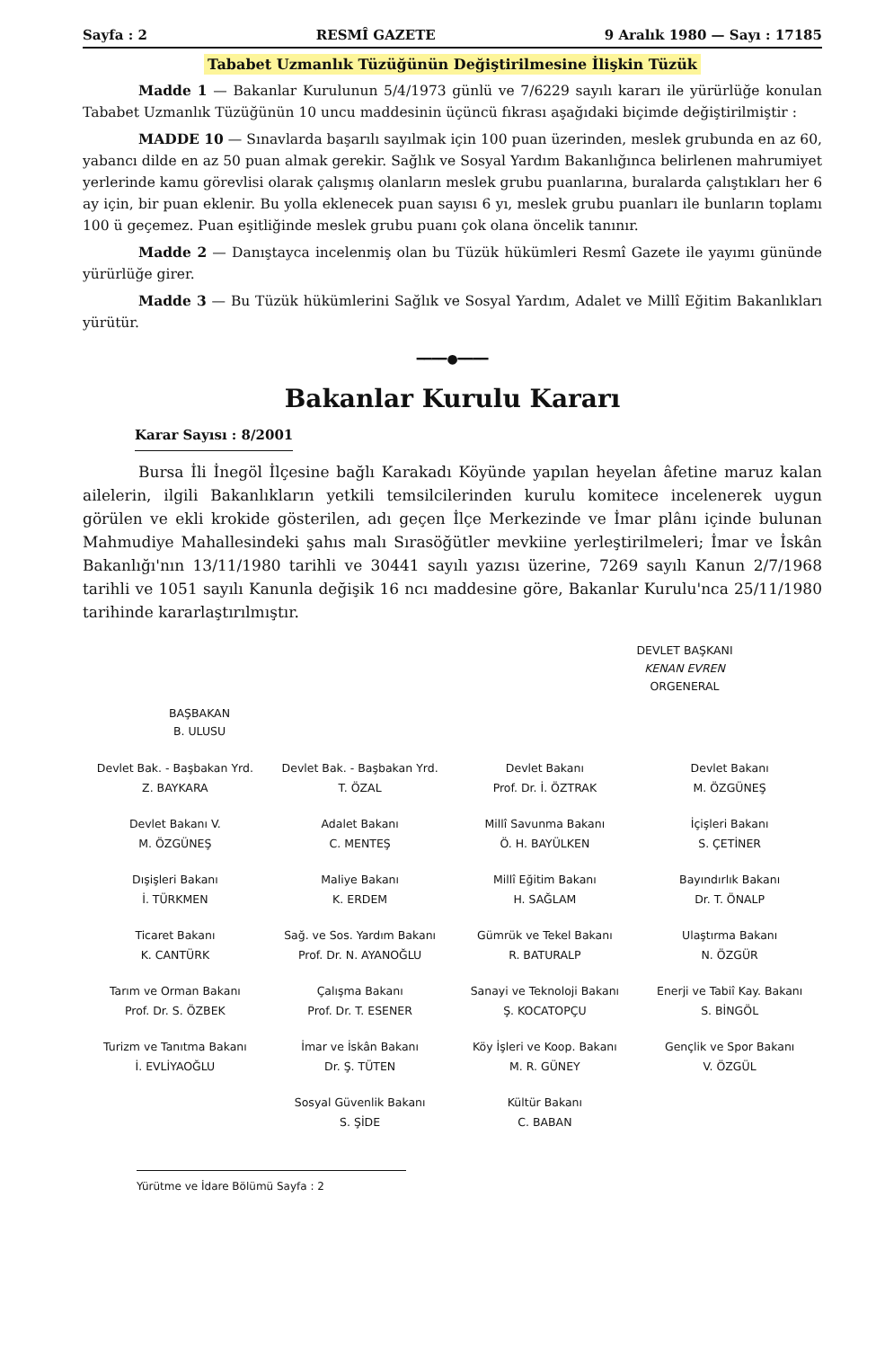Sayfa : 2 RESMÎ GAZETE 9 Aralık 1980 — Sayı : 17185
Tababet Uzmanlık Tüzüğünün Değiştirilmesine İlişkin Tüzük
Madde 1 — Bakanlar Kurulunun 5/4/1973 günlü ve 7/6229 sayılı kararı ile yürürlüğe konulan Tababet Uzmanlık Tüzüğünün 10 uncu maddesinin üçüncü fıkrası aşağıdaki biçimde değiştirilmiştir :
MADDE 10 — Sınavlarda başarılı sayılmak için 100 puan üzerinden, meslek grubunda en az 60, yabancı dilde en az 50 puan almak gerekir. Sağlık ve Sosyal Yardım Bakanlığınca belirlenen mahrumiyet yerlerinde kamu görevlisi olarak çalışmış olanların meslek grubu puanlarına, buralarda çalıştıkları her 6 ay için, bir puan eklenir. Bu yolla eklenecek puan sayısı 6 yı, meslek grubu puanları ile bunların toplamı 100 ü geçemez. Puan eşitliğinde meslek grubu puanı çok olana öncelik tanınır.
Madde 2 — Danıştayca incelenmiş olan bu Tüzük hükümleri Resmî Gazete ile yayımı gününde yürürlüğe girer.
Madde 3 — Bu Tüzük hükümlerini Sağlık ve Sosyal Yardım, Adalet ve Millî Eğitim Bakanlıkları yürütür.
━━━━●━━━━
Bakanlar Kurulu Kararı
Karar Sayısı : 8/2001
Bursa İli İnegöl İlçesine bağlı Karakadı Köyünde yapılan heyelan âfetine maruz kalan ailelerin, ilgili Bakanlıkların yetkili temsilcilerinden kurulu komitece incelenerek uygun görülen ve ekli krokide gösterilen, adı geçen İlçe Merkezinde ve İmar plânı içinde bulunan Mahmudiye Mahallesindeki şahıs malı Sırasöğütler mevkiine yerleştirilmeleri; İmar ve İskân Bakanlığı'nın 13/11/1980 tarihli ve 30441 sayılı yazısı üzerine, 7269 sayılı Kanun 2/7/1968 tarihli ve 1051 sayılı Kanunla değişik 16 ncı maddesine göre, Bakanlar Kurulu'nca 25/11/1980 tarihinde kararlaştırılmıştır.
DEVLET BAŞKANI
KENAN EVREN
ORGENERAL
BAŞBAKAN
B. ULUSU
| Devlet Bak. - Başbakan Yrd. Z. BAYKARA | Devlet Bak. - Başbakan Yrd. T. ÖZAL | Devlet Bakanı Prof. Dr. İ. ÖZTRAK | Devlet Bakanı M. ÖZGÜNEŞ |
| Devlet Bakanı V. M. ÖZGÜNEŞ | Adalet Bakanı C. MENTEŞ | Millî Savunma Bakanı Ö. H. BAYÜLKEN | İçişleri Bakanı S. ÇETİNER |
| Dışişleri Bakanı İ. TÜRKMEN | Maliye Bakanı K. ERDEM | Millî Eğitim Bakanı H. SAĞLAM | Bayındırlık Bakanı Dr. T. ÖNALP |
| Ticaret Bakanı K. CANTÜRK | Sağ. ve Sos. Yardım Bakanı Prof. Dr. N. AYANOĞLU | Gümrük ve Tekel Bakanı R. BATURALP | Ulaştırma Bakanı N. ÖZGÜR |
| Tarım ve Orman Bakanı Prof. Dr. S. ÖZBEK | Çalışma Bakanı Prof. Dr. T. ESENER | Sanayi ve Teknoloji Bakanı Ş. KOCATOPÇU | Enerji ve Tabiî Kay. Bakanı S. BİNGÖL |
| Turizm ve Tanıtma Bakanı İ. EVLİYAOĞLU | İmar ve İskân Bakanı Dr. Ş. TÜTEN | Köy İşleri ve Koop. Bakanı M. R. GÜNEY | Gençlik ve Spor Bakanı V. ÖZGÜL |
| | Sosyal Güvenlik Bakanı S. ŞİDE | Kültür Bakanı C. BABAN | |
Yürütme ve İdare Bölümü Sayfa : 2